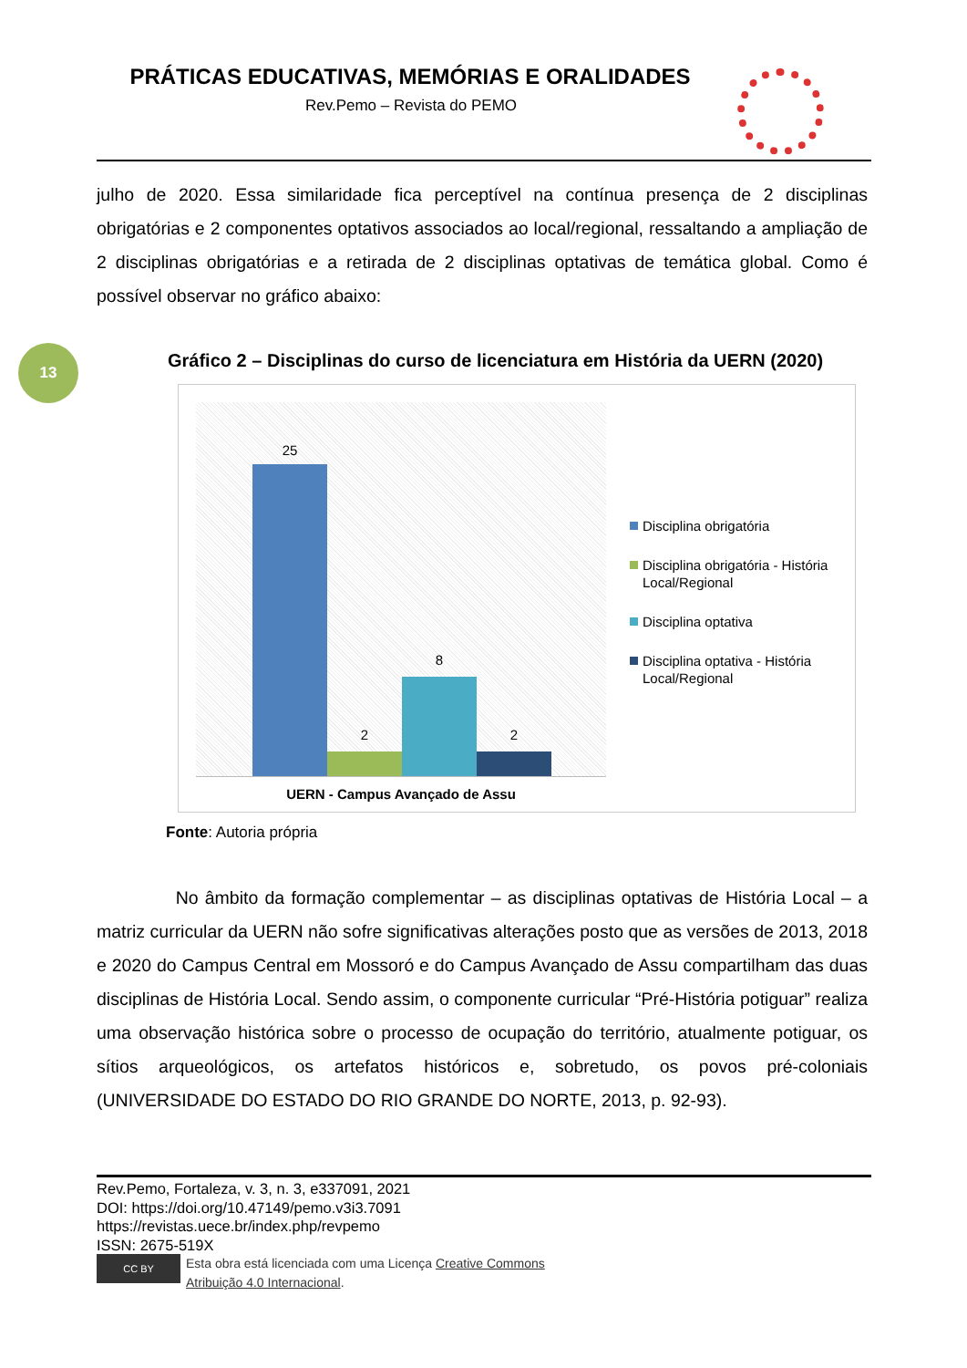PRÁTICAS EDUCATIVAS, MEMÓRIAS E ORALIDADES
Rev.Pemo – Revista do PEMO
julho de 2020. Essa similaridade fica perceptível na contínua presença de 2 disciplinas obrigatórias e 2 componentes optativos associados ao local/regional, ressaltando a ampliação de 2 disciplinas obrigatórias e a retirada de 2 disciplinas optativas de temática global. Como é possível observar no gráfico abaixo:
13
Gráfico 2 – Disciplinas do curso de licenciatura em História da UERN (2020)
25
2
8
2
UERN - Campus Avançado de Assu
Disciplina obrigatória
Disciplina obrigatória - História Local/Regional
Disciplina optativa
Disciplina optativa - História Local/Regional
Fonte: Autoria própria
No âmbito da formação complementar – as disciplinas optativas de História Local – a matriz curricular da UERN não sofre significativas alterações posto que as versões de 2013, 2018 e 2020 do Campus Central em Mossoró e do Campus Avançado de Assu compartilham das duas disciplinas de História Local. Sendo assim, o componente curricular “Pré-História potiguar” realiza uma observação histórica sobre o processo de ocupação do território, atualmente potiguar, os sítios arqueológicos, os artefatos históricos e, sobretudo, os povos pré-coloniais (UNIVERSIDADE DO ESTADO DO RIO GRANDE DO NORTE, 2013, p. 92-93).
Rev.Pemo, Fortaleza, v. 3, n. 3, e337091, 2021
DOI: https://doi.org/10.47149/pemo.v3i3.7091
https://revistas.uece.br/index.php/revpemo
ISSN: 2675-519X
CC BY
Esta obra está licenciada com uma Licença Creative Commons
Atribuição 4.0 Internacional.